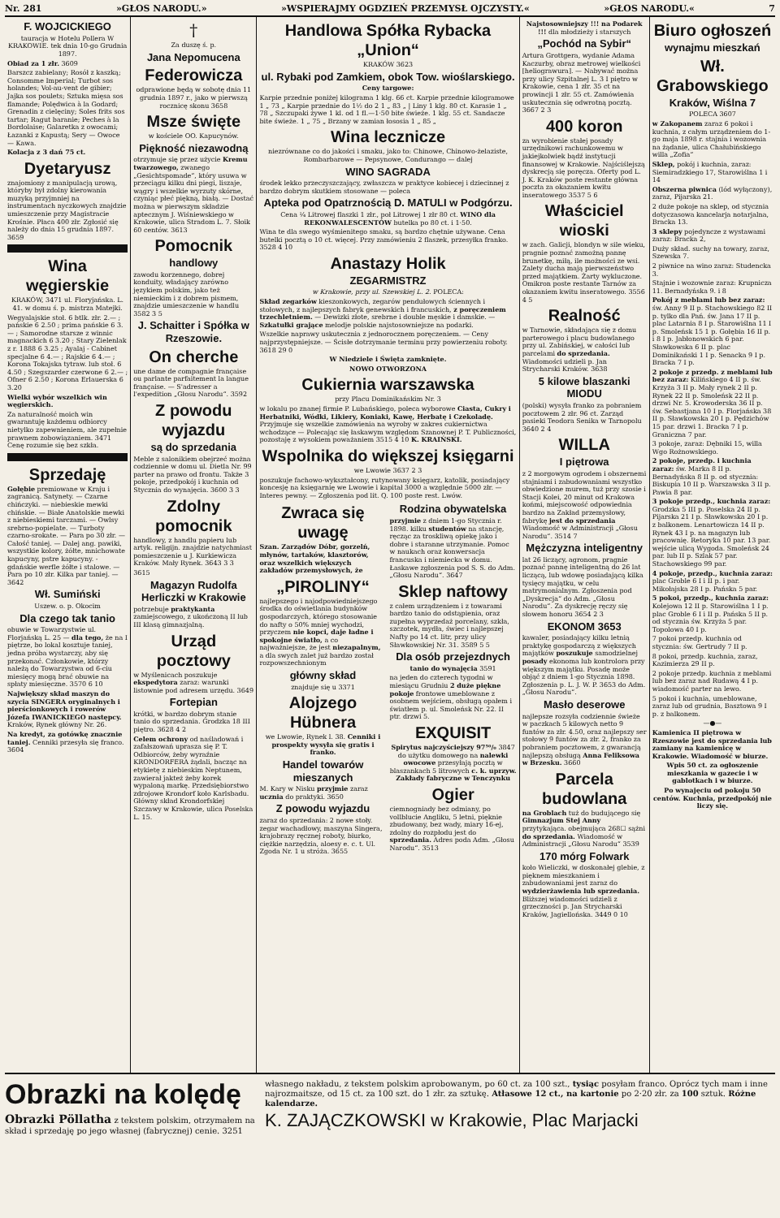Nr. 281 »GŁOS NARODU.» »WSPIERAJMY OGDZIEŃ PRZEMYSŁ OJCZYSTY.« »GŁOS NARODU.« 7
F. WOJCICKIEGO
tauracja w Hotelu Pollera W KRAKOWIE. tek dnia 10-go Grudnia 1897.
Obiad za 1 złr. 3609
Barszcz zabielany; Rosół z kaszką; Consomme Imperial; Turbot sos holandes; Vol-au-vent de gibier; Jajka sos poulets; Sztuka mięsa sos flamande; Polędwica à la Godard; Grenadin z cielęciny; Soles frits sos tartar; Ragut baranie; Peches à la Bordolaise; Galaretka z owocami; Łazanki z Kapustą; Sery — Owoce — Kawa.
Kolacja z 3 dań 75 ct.
Dyetaryusz
znajomiony z manipulacją urową, któryby był zdolny kierowania muzyką przyjmniej na instrumentach nyczkowych znajdzie umieszczenie przy Magistracie Krośnie. Płaca 400 złr. Zgłosić się należy do dnia 15 grudnia 1897. 3659
Wina węgierskie
KRAKÓW, 3471 ul. Floryjańska. L. 41. w domu ś. p. mistrza Matejki.
Wegyalajskie stoł. 6 btlk. złr. 2.— ; pańskie 6 2.50 ; prima pańskie 6 3.— ; Samorodne starsze z winnic magnackich 6 3.20 ; Stary Zielenlak z r. 1888 6 3.25 ; Ayalaj - Cabinet specjalne 6 4.— ; Rajskie 6 4.— ; Korona Tokajska tytraw. lub stoł. 6 4.50 ; Szegszarder czerwone 6 2.— ; Ofner 6 2.50 ; Korona Erlauerska 6 3.20
Wielki wybór wszelkich win węgierskich.
Za naturalność moich win gwarantuję każdemu odbiorcy nietylko zapewnieniem, ale zupełnie prawnem zobowiązaniem. 3471 Cenę rozumie się bez szkła.
Sprzedaję
Gołębie premiowane w Kraju i zagranicą. Satynety. — Czarne chińczyki. — niebieskie mewki chińskie. — Białe Anatolskie mewki z niebieskiemi tarczami. — Owlsy srebrno-popielate. — Turboty czarno-srokate. — Para po 30 złr. — Całość taniej. — Dalej ang. pawiki, wszystkie kolory, żółte, mnichowate kapucyny, pstre kapucyny. - gdańskie werfle żółte i stalowe. — Para po 10 złr. Kilka par taniej. — 3642
Wł. Sumiński
Uszew. o. p. Okocim
Dla czego tak tanio
obuwie w Towarzystwie ul. Florjańską L. 25 — dla tego, że na I piętrze, bo lokal kosztuje taniej, jedna próba wystarczy, aby się przekonać. Członkowie, którzy należą do Towarzystwa od 6-ciu miesięcy mogą brać obuwie na spłaty miesięczne. 3570 6 10
Największy skład maszyn do szycia SINGERA oryginalnych i pierścionkowych i rowerów Józefa IWANICKIEGO następcy. Kraków, Rynek główny Nr. 26.
Na kredyt, za gotówkę znacznie taniej. Cenniki przesyła się franco. 3604
†
Za duszę ś. p.
Jana Nepomucena
Federowicza
odprawione będą w sobotę dnia 11 grudnia 1897 r., jako w pierwszą rocznicę skonu 3658
Msze święte
w kościele OO. Kapucynów.
Piękność niezawodną
otrzymuje się przez użycie Kremu twarzowego, zwanego „Gesichtspomade“, który usuwa w przeciągu kilku dni piegi, liszaje, wągry i wszelkie wyrzuty skórne, czyniąc płeć piękną, białą. — Dostać można w pierwszym składzie aptecznym J. Wiśniewskiego w Krakowie, ulica Stradom L. 7. Słoik 60 centów. 3613
Pomocnik
handlowy
zawodu korzennego, dobrej konduity, władający zarówno językiem polskim, jako też niemieckim i z dobrem pismem, znajdzie umieszczenie w handlu 3582 3 5
J. Schaitter i Spółka w Rzeszowie.
On cherche
une dame de compagnie française ou parlante parfaitement la langue française. — S'adresser a l'expedition „Głosu Narodu“. 3592
Z powodu wyjazdu
są do sprzedania
Meble z salonikiem obejrzeć można codziennie w domu ul. Dietla Nr. 99 parter na prawo od frontu. Także 3 pokoje, przedpokój i kuchnia od Stycznia do wynajęcia. 3600 3 3
Zdolny pomocnik
handlowy, z handlu papieru lub artyk. religijn. znajdzie natychmiast pomieszczenie u J. Kurkiewicza Kraków. Mały Rynek. 3643 3 3
3615
Magazyn Rudolfa Herliczki w Krakowie
potrzebuje praktykanta zamiejscowego, z ukończoną II lub III klasą gimnazjalną.
Urząd pocztowy
w Myślenicach poszukuje ekspedytora zaraz: warunki listownie pod adresem urzędu. 3649
Fortepian
krótki, w bardzo dobrym stanie tanio do sprzedania. Grodzka 18 III piętro. 3628 4 2
Celem ochrony od naśladowań i zafałszowań uprasza się P. T. Odbiorców, żeby wyraźnie KRONDORFERA żądali, bacząc na etykietę z niebieskim Neptunem, zawierał jakteż żeby korek wypaloną markę. Przedsiębiorstwo zdrojowe Krondorf koło Karlsbadu. Główny skład Krondorfskiej Szczawy w Krakowie, ulica Poselska L. 15.
Handlowa Spółka Rybacka „Union“
KRAKÓW 3623
ul. Rybaki pod Zamkiem, obok Tow. wioślarskiego.
Ceny targowe:
Karpie przednie poniżej kilograma 1 klg. 66 ct. Karpie przednie kilogramowe 1 „ 73 „ Karpie przednie do 1½ do 2 1 „ 83 „ | Liny 1 klg. 80 ct. Karasie 1 „ 78 „ Szczupaki żywe 1 kl. od 1 fl.—1·50 bite świeże. 1 klg. 55 ct. Sandacze bite świeże. 1 „ 75 „ Brzany w zamian łososia 1 „ 85 „
Wina lecznicze
niezrównane co do jakości i smaku, jako to: Chinowe, Chinowo-żelaziste, Rombarbarowe — Pepsynowe, Condurango — dalej
WINO SAGRADA
środek lekko przeczyszczający, zwłaszcza w praktyce kobiecej i dziecinnej z bardzo dobrym skutkiem stosowane — poleca
Apteka pod Opatrznością D. MATULI w Podgórzu.
Cena ¼ Litrowej flaszki 1 złr., poł Litrowej 1 złr 80 ct. WINO dla REKONWALESCENTÓW butelka po 80 ct. i 1·50.
Wina te dla swego wyśmienitego smaku, są bardzo chętnie używane. Cena butelki pocztą o 10 ct. więcej. Przy zamówieniu 2 flaszek, przesyłka franko. 3528 4 10
Anastazy Holik
ZEGARMISTRZ
w Krakowie, przy ul. Szewskiej L. 2. POLECA:
Skład zegarków kieszonkowych, zegarów pendułowych ściennych i stołowych, z najlepszych fabryk genewskich i francuskich, z poręczeniem trzechletniem. — Dewizki złote, srebrne i double męskie i damskie. — Szkatułki grające melodje polskie najstosowniejsze na podarki.
Wszelkie naprawy uskutecznia z jednorocznem poręczeniem. — Ceny najprzystępniejsze. — Ścisłe dotrzymanie terminu przy powierzeniu roboty. 3618 29 0
W Niedziele i Święta zamknięte.
NOWO OTWORZONA
Cukiernia warszawska
przy Placu Dominikańskim Nr. 3
w lokalu po znanej firmie P. Lubańskiego, poleca wyborowe Ciasta, Cukry i Herbatniki, Wódki, Likiery, Koniaki, Kawę, Herbatę i Czekoladę. Przyjmuje się wszelkie zamówienia na wyroby w zakres cukiernictwa wchodzące — Polecając się łaskawym względom Szanownej P. T. Publiczności, pozostaję z wysokiem poważaniem 3515 4 10 K. KRAIŃSKI.
Wspolnika do większej księgarni
we Lwowie 3637 2 3
poszukuje fachowo-wykształcony, rutynowany księgarz, katolik, posiadający koncesję na księgarnię we Lwowie i kapitał 3000 a względnie 5000 złr. — Interes pewny. — Zgłoszenia pod lit. Q. 100 poste rest. Lwów.
Zwraca się uwagę
Szan. Zarządów Dóbr, gorzelń, młynów, tartaków, klasztorów, oraz wszelkich większych zakładów przemysłowych, że
„PIROLINY“
najlepszego i najodpowiedniejszego środka do oświetlania budynków gospodarczych, którego stosowanie do nafty o 50% mniej wychodzi, przyczem nie kopci, daje ładne i spokojne światło, a co najważniejsze, że jest niezapalnym, a dla swych zalet już bardzo został rozpowszechnionym
główny skład
znajduje się u 3371
Alojzego Hübnera
we Lwowie, Rynek l. 38. Cenniki i prospekty wysyła się gratis i franko.
Handel towarów mieszanych
M. Kary w Nisku przyjmie zaraz ucznia do praktyki. 3650
Z powodu wyjazdu
zaraz do sprzedania: 2 nowe stoły. zegar wachadłowy, maszyna Singera, krajobrazy ręcznej roboty, biurko, ciężkie narzędzia, aloesy e. c. t. Ul. Zgoda Nr. 1 u stróża. 3655
Rodzina obywatelska
przyjmie z dniem 1-go Stycznia r. 1898. kilku studentów na stancję, ręcząc za troskliwą opiekę jako i dobre i staranne utrzymanie. Pomoc w naukach oraz konwersacja francuska i niemiecka w domu. Łaskawe zgłoszenia pod S. S. do Adm. „Głosu Narodu“. 3647
Sklep naftowy
z całem urządzeniem i z towarami bardzo tanio do odstąpienia, oraz zupełna wyprzedaż porcelany, szkła, szczotek, mydła, świec i najlepszej Nafty po 14 ct. litr, przy ulicy Sławkowskiej Nr. 31. 3589 5 5
Dla osób przejezdnych
tanio do wynajęcia 3591
na jeden do czterech tygodni w miesiącu Grudniu 2 duże piękne pokoje frontowe umeblowane z osobnem wejściem, obsługą opałem i światłem p. ul. Smoleńsk Nr. 22. II ptr. drzwi 5.
EXQUISIT
Spirytus najczyściejszy 97⁵⁰/₀ 3847 do użytku domowego na nalewki owocowe przesyłają pocztą w blaszankach 5 litrowych c. k. uprzyw. Zakłady fabryczne w Tenczynku
Ogier
ciemnogniady bez odmiany, po vollblucie Angliku, 5 letni, pięknie zbudowany, bez wady, miary 16-ej, zdolny do rozpłodu jest do sprzedania. Adres poda Adm. „Głosu Narodu“. 3513
Najstosowniejszy !!! na Podarek !!! dla młodzieży i starszych
„Pochód na Sybir“
Artura Grottgera, wydanie Adama Kaczurby, obraz metrowej wielkości [heliograwura]. — Nabywać można przy ulicy Szpitalnej L. 3 I piętro w Krakowie, cena 1 złr. 35 ct na prowincji 1 złr. 55 ct. Zamówienia uskutecznia się odwrotną pocztą. 3667 2 3
400 koron
za wyrobienie stałej posady urzędnikowi rachunkowemu w jakiejkolwiek bądź instytucji finansowej w Krakowie. Najściślejszą dyskrecją się poręcza. Oferty pod L. J. K. Kraków poste restante główna poczta za okazaniem kwitu inseratowego 3537 5 6
Właściciel wioski
w zach. Galicji, blondyn w sile wieku, pragnie poznać zamożną pannę brunetkę, miłą, ile możności ze wsi. Zalety ducha mają pierwszeństwo przed majątkiem. Żarty wykluczone. Omikron poste restante Tarnów za okazaniem kwitu inseratowego. 3556 4 5
Realność
w Tarnowie, składająca się z domu parterowego i placu budowlanego przy ul. Zabińskiej, w całości lub parcelami do sprzedania. Wiadomości udzieli p. Jan Strycharski Kraków. 3638
5 kilowe blaszanki MIODU
(polski) wysyła franko za pobraniem pocztowem 2 złr. 96 ct. Zarząd pasieki Teodora Senika w Tarnopolu 3640 2 4
WILLA
I piętrowa
z 2 morgowym ogrodem i obszernemi stajniami i zabudowaniami wszystko obwiedzione murem, tuż przy szosie i Stacji Kolei, 20 minut od Krakowa końmi, miejscowość odpowiednia bardzo na Zakład przemysłowy, fabrykę jest do sprzedania Wiadomość w Administracji „Głosu Narodu“. 3514 7
Mężczyzna inteligentny
lat 26 liczący, agronom, pragnie poznać pannę inteligentną do 26 lat liczącą, lub wdowę posiadającą kilka tysięcy majątku, w celu matrymonialnym. Zgłoszenia pod „Dyskrecja“ do Adm. „Głosu Narodu“. Za dyskrecję ręczy się słowem honoru 3654 2 3
EKONOM 3653
kawaler, posiadający kilku letnią praktykę gospodarczą z większych majątków poszukuje samodzielnej posady ekonoma lub kontrolora przy większym majątku. Posadę może objąć z dniem 1-go Stycznia 1898. Zgłoszenia p. L. J. W. P. 3653 do Adm. „Głosu Narodu“.
Masło deserowe
najlepsze rozsyła codziennie świeże w paczkach 5 kilowych netto 9 funtów za złr. 4.50, oraz najlepszy ser stołowy 9 funtów za złr. 2, franko za pobraniem pocztowem, z gwarancją najlepszą obsługą Anna Feliksowa w Brzesku. 3660
Parcela budowlana
na Groblach tuż do budującego się Gimnazjum Stej Anny przytykająca. obejmująca 268☐ sążni do sprzedania. Wiadomość w Administracji „Głosu Narodu“ 3539
170 mórg Folwark
koło Wieliczki, w doskonałej glebie, z pięknem mieszkaniem i zabudowaniami jest zaraz do wydzierżawienia lub sprzedania. Bliższej wiadomości udzieli z grzeczności p. Jan Strycharski Kraków, Jagiellońska. 3449 0 10
Biuro ogłoszeń
wynajmu mieszkań
Wł. Grabowskiego
Kraków, Wiślna 7
POLECA 3607
w Zakopanem zaraz 6 pokoi i kuchnia, z całym urządzeniem do 1-go maja 1898 r. stajnia i wozownia na żądanie, ulica Chałubińskiego willa „Zofia“
Sklep, pokój i kuchnia, zaraz: Siemiradzkiego 17, Starowiślna 1 i 14
Obszerna piwnica (lód wyłączony), zaraz, Pijarska 21.
2 duże pokoje na sklep, od stycznia dotyczasowa kancelarja notarjalna, Bracka 13.
3 sklepy pojedyncze z wystawami zaraz: Bracka 2,
Duży skład. suchy na towary, zaraz, Szewska 7.
2 piwnice na wino zaraz: Studencka 3.
Stajnie i wozownie zaraz: Krupnicza 11. Bernadyńska 9. i 8
Pokój z meblami lub bez zaraz: św. Anny 9 II p. Stachowskiego 82 II p. tylko dla Pań. św. Jana 17 II p. plac Latarnia 8 I p. Starowiślna 11 I p. Smoleńsk 15 1 p. Gołębia 16 II p. i 8 I p. Jabłonowskich 6 par. Sławkowska 6 II p. plac Dominikański 1 I p. Senacka 9 I p. Bracka 7 I p.
2 pokoje z przedp. z meblami lub bez zaraz: Kilińskiego 4 II p. św. Krzyża 3 II p. Mały rynek 2 II p. Rynek 22 II p. Smoleńsk 22 II p. drzwi Nr. 5. Krowoderska 36 II p. św. Sebastjana 10 I p. Florjańska 38 II p. Sławkowska 20 I p. Pędzichów 15 par. drzwi 1. Bracka 7 I p. Graniczna 7 par.
3 pokoje, zaraz: Dębniki 15, willa Wgo Rożnowskiego.
2 pokoje, przedp. i kuchnia zaraz: św. Marka 8 II p. Bernadyńska 8 II p. od stycznia: Biskupia 10 II p. Warszawska 3 II p. Pawia 8 par.
3 pokoje przedp., kuchnia zaraz: Grodzka 5 III p. Poselska 24 II p. Pijarska 21 I p. Sławkowska 20 I p. z balkonem. Lenartowicza 14 II p. Rynek 43 I p. na magazyn lub pracownię. Retoryka 10 par. 13 par. wejście ulicą Wygoda. Smoleńsk 24 par. lub II p. Szlak 57 par. Stachowskiego 99 par.
4 pokoje, przedp., kuchnia zaraz: plac Groble 6 I i II p. i par. Mikołajska 28 I p. Pańska 5 par.
5 pokoi, przedp., kuchnia zaraz: Kolejowa 12 II p. Starowiślna 1 I p. plac Groble 6 I i II p. Pańska 5 II p. od stycznia św. Krzyża 5 par. Topolowa 40 I p.
7 pokoi przedp. kuchnia od stycznia: św. Gertrudy 7 II p.
8 pokoi, przedp. kuchnia, zaraz, Kazimierza 29 II p.
2 pokoje przedp. kuchnia z meblami lub bez zaraz nad Rudawą 4 I p. wiadomość parter na lewo.
5 pokoi i kuchnia, umeblowane, zaraz lub od grudnia, Basztowa 9 I p. z balkonem.
—●—
Kamienica II piętrowa w Rzeszowie jest do sprzedania lub zamiany na kamienicę w Krakowie. Wiadomość w biurze.
Wpis 50 ct. za ogłoszenie mieszkania w gazecie i w gablotkach i w biurze.
Po wynajęciu od pokoju 50 centów. Kuchnia, przedpokój nie liczy się.
Obrazki na kolędę
Obrazki Pöllatha z tekstem polskim, otrzymałem na skład i sprzedaję po jego własnej (fabrycznej) cenie. 3251
własnego nakładu, z tekstem polskim aprobowanym, po 60 ct. za 100 szt., tysiąc posyłam franco. Oprócz tych mam i inne najrozmaitsze, od 15 ct. za 100 szt. do 1 złr. za sztukę. Atłasowe 12 ct., na kartonie po 2·20 złr. za 100 sztuk. Różne kalendarze.
K. ZAJĄCZKOWSKI w Krakowie, Plac Marjacki